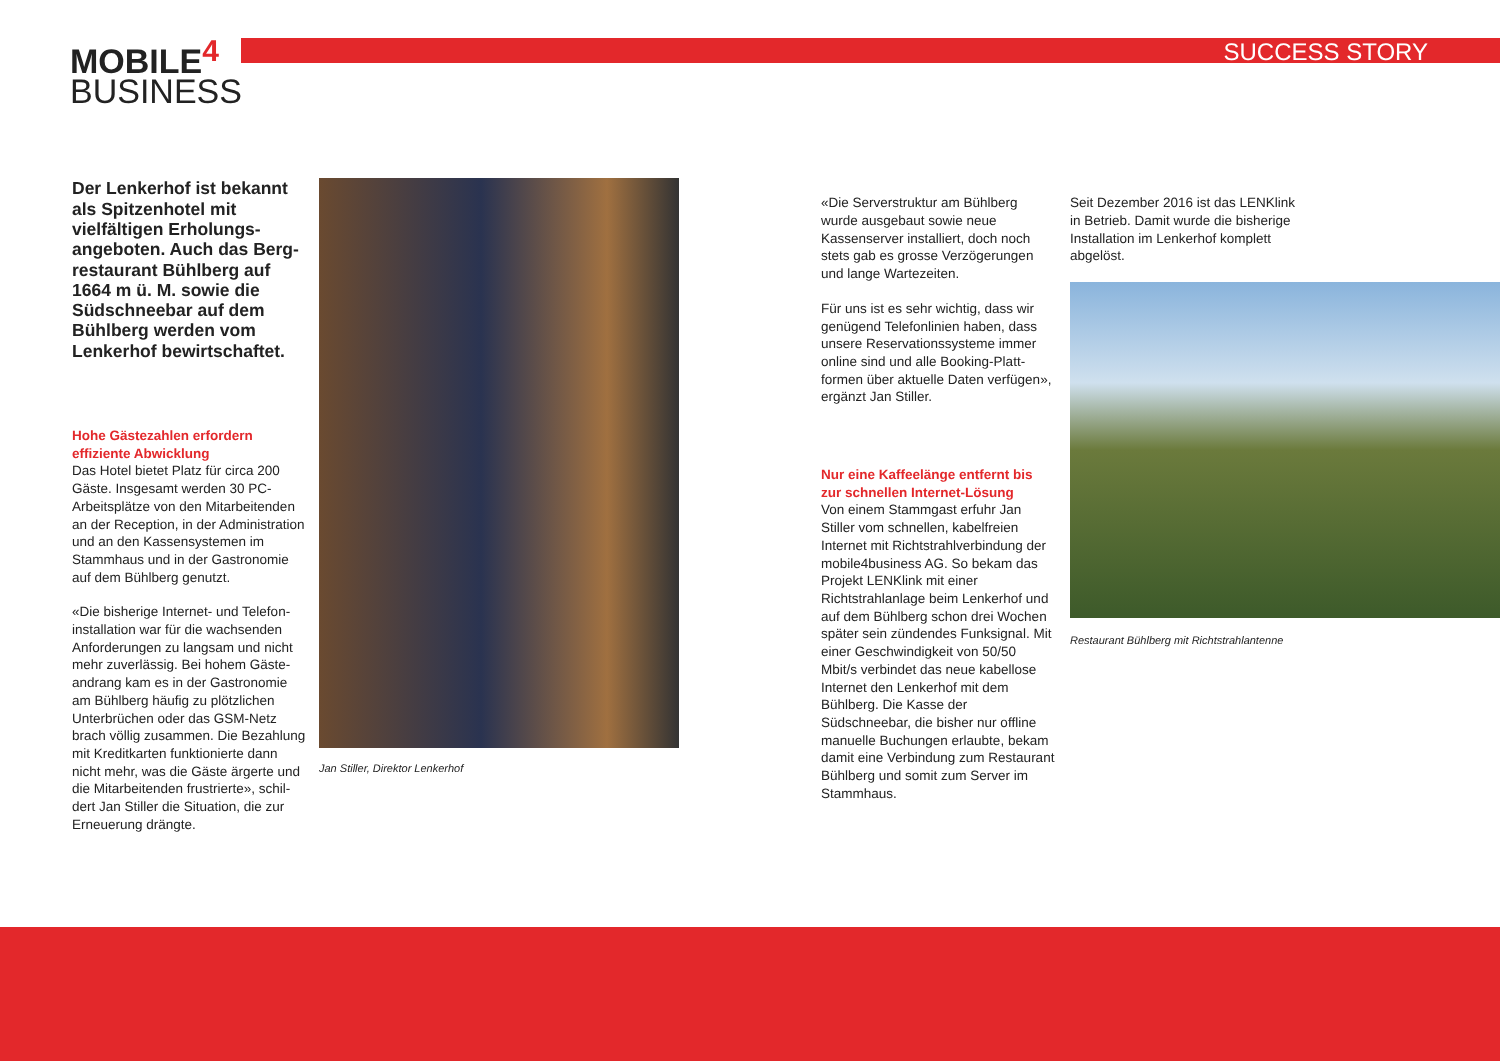MOBILE<sup>4</sup>
BUSINESS
SUCCESS STORY
Der Lenkerhof ist bekannt als Spitzenhotel mit vielfältigen Erholungs­angeboten. Auch das Berg­restaurant Bühlberg auf 1664 m ü. M. sowie die Südschneebar auf dem Bühlberg werden vom Lenkerhof bewirtschaftet.
Hohe Gästezahlen erfordern effiziente Abwicklung
Das Hotel bietet Platz für circa 200 Gäste. Insgesamt werden 30 PC-Arbeitsplätze von den Mitarbeitenden an der Reception, in der Administration und an den Kassensystemen im Stamm­haus und in der Gastronomie auf dem Bühlberg genutzt.
«Die bisherige Internet- und Telefon­installation war für die wachsenden Anforderungen zu langsam und nicht mehr zuverlässig. Bei hohem Gäste­andrang kam es in der Gastronomie am Bühlberg häufig zu plötzlichen Unterbrüchen oder das GSM-Netz brach völlig zusammen. Die Bezahlung mit Kreditkarten funktionierte dann nicht mehr, was die Gäste ärgerte und die Mitarbeitenden frustrierte», schil­dert Jan Stiller die Situation, die zur Erneuerung drängte.
Jan Stiller, Direktor Lenkerhof
«Die Serverstruktur am Bühlberg wurde ausgebaut sowie neue Kassenserver in­stalliert, doch noch stets gab es grosse Verzögerungen und lange Wartezeiten.
Für uns ist es sehr wichtig, dass wir genügend Telefonlinien haben, dass unsere Reservationssysteme immer online sind und alle Booking-Platt­formen über aktuelle Daten verfügen», ergänzt Jan Stiller.
Nur eine Kaffeelänge entfernt bis zur schnellen Internet-Lösung
Von einem Stammgast erfuhr Jan Stiller vom schnellen, kabelfreien Internet mit Richtstrahlverbindung der mobile­4business AG. So bekam das Projekt LENKlink mit einer Richtstrahlanlage beim Lenkerhof und auf dem Bühlberg schon drei Wochen später sein zünden­des Funksignal. Mit einer Geschwindig­keit von 50/50 Mbit/s verbindet das neue kabellose Internet den Lenker­hof mit dem Bühlberg. Die Kasse der Südschneebar, die bisher nur offline manuelle Buchungen erlaubte, bekam damit eine Verbindung zum Restaurant Bühlberg und somit zum Server im Stammhaus.
Seit Dezember 2016 ist das LENKlink in Betrieb. Damit wurde die bisherige Installation im Lenkerhof komplett abgelöst.
Restaurant Bühlberg mit Richtstrahlantenne